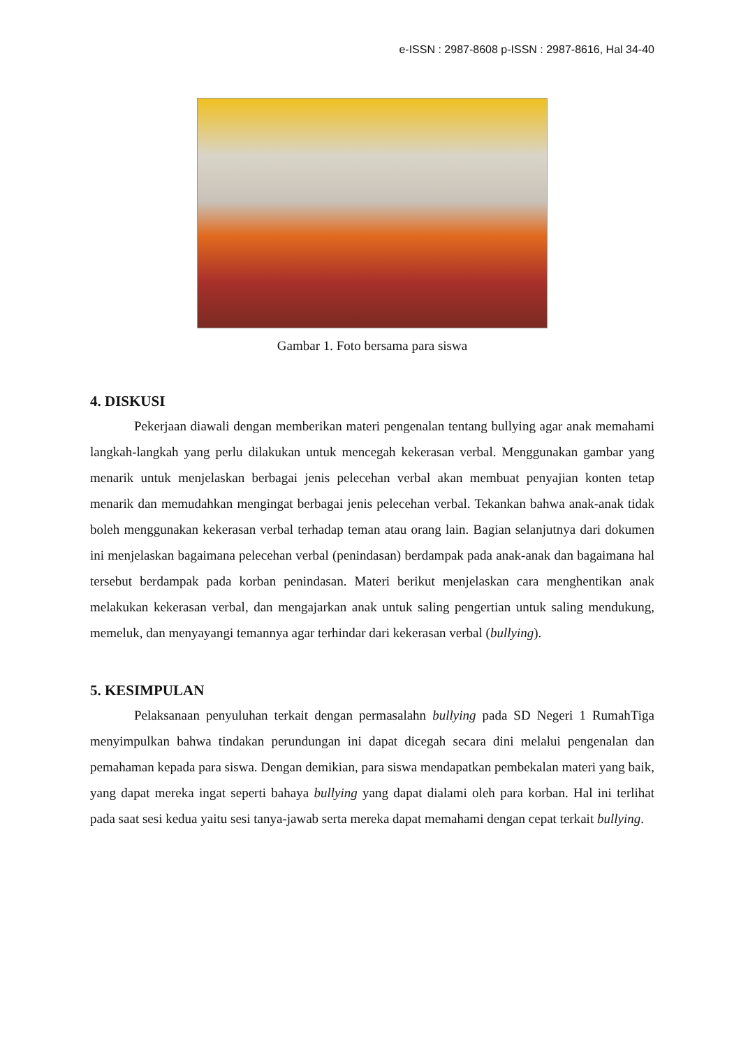e-ISSN : 2987-8608 p-ISSN : 2987-8616, Hal 34-40
Gambar 1. Foto bersama para siswa
4. DISKUSI
Pekerjaan diawali dengan memberikan materi pengenalan tentang bullying agar anak memahami langkah-langkah yang perlu dilakukan untuk mencegah kekerasan verbal. Menggunakan gambar yang menarik untuk menjelaskan berbagai jenis pelecehan verbal akan membuat penyajian konten tetap menarik dan memudahkan mengingat berbagai jenis pelecehan verbal. Tekankan bahwa anak-anak tidak boleh menggunakan kekerasan verbal terhadap teman atau orang lain. Bagian selanjutnya dari dokumen ini menjelaskan bagaimana pelecehan verbal (penindasan) berdampak pada anak-anak dan bagaimana hal tersebut berdampak pada korban penindasan. Materi berikut menjelaskan cara menghentikan anak melakukan kekerasan verbal, dan mengajarkan anak untuk saling pengertian untuk saling mendukung, memeluk, dan menyayangi temannya agar terhindar dari kekerasan verbal (bullying).
5. KESIMPULAN
Pelaksanaan penyuluhan terkait dengan permasalahn bullying pada SD Negeri 1 RumahTiga menyimpulkan bahwa tindakan perundungan ini dapat dicegah secara dini melalui pengenalan dan pemahaman kepada para siswa. Dengan demikian, para siswa mendapatkan pembekalan materi yang baik, yang dapat mereka ingat seperti bahaya bullying yang dapat dialami oleh para korban. Hal ini terlihat pada saat sesi kedua yaitu sesi tanya-jawab serta mereka dapat memahami dengan cepat terkait bullying.